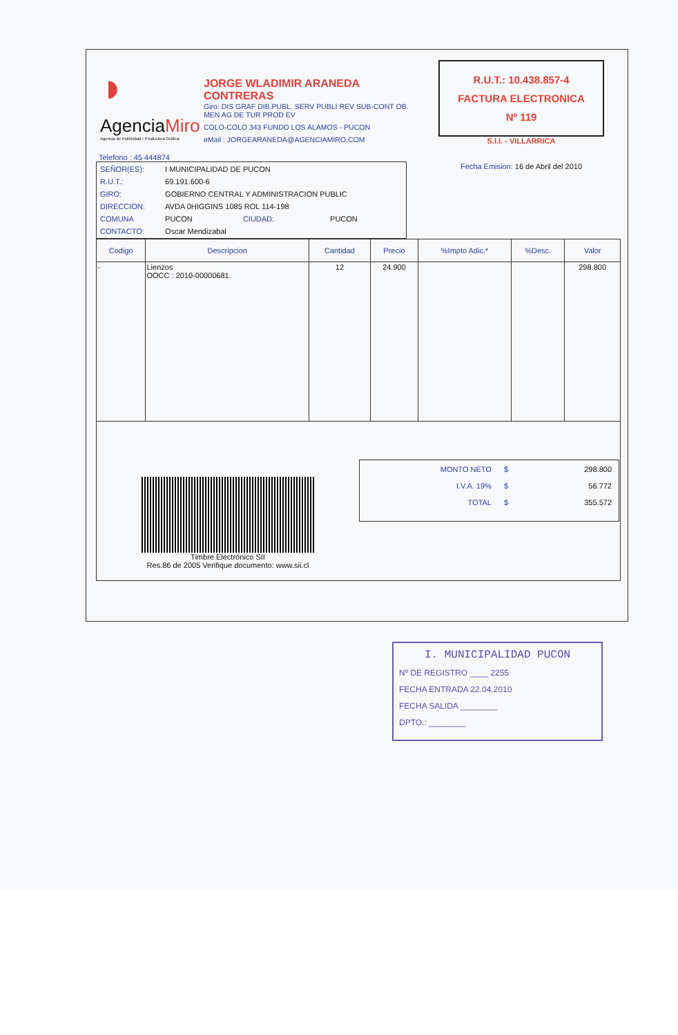◗
AgenciaMiro
Agencia de Publicidad / Productora Gráfica
JORGE WLADIMIR ARANEDA CONTRERAS
Giro: DIS GRAF DIB.PUBL. SERV PUBLI REV SUB-CONT OB. MEN AG DE TUR PROD EV
COLO-COLO 343 FUNDO LOS ALAMOS - PUCON
eMail : JORGEARANEDA@AGENCIAMIRO.COM
R.U.T.: 10.438.857-4
FACTURA ELECTRONICA
Nº 119
S.I.I. - VILLARRICA
Fecha Emision: 16 de Abril del 2010
Telefono : 45 444874
| SEÑOR(ES): | I MUNICIPALIDAD DE PUCON | | |
| R.U.T.: | 69.191.600-6 | | |
| GIRO: | GOBIERNO CENTRAL Y ADMINISTRACION PUBLIC | | |
| DIRECCION: | AVDA 0HIGGINS 1085 ROL 114-198 | | |
| COMUNA | PUCON | CIUDAD: | PUCON |
| CONTACTO: | Oscar Mendizabal | | |
| Codigo | Descripcion | Cantidad | Precio | %Impto Adic.* | %Desc. | Valor |
| --- | --- | --- | --- | --- | --- | --- |
| - | Lienzos OOCC : 2010-00000681. | 12 | 24.900 | | | 298.800 |
Timbre Electrónico SII
Res.86 de 2005 Verifique documento: www.sii.cl
| MONTO NETO | $ | 298.800 |
| I.V.A. 19% | $ | 56.772 |
| TOTAL | $ | 355.572 |
I. MUNICIPALIDAD PUCON
Nº DE REGISTRO ____ 2255
FECHA ENTRADA 22.04.2010
FECHA SALIDA ________
DPTO.: ________